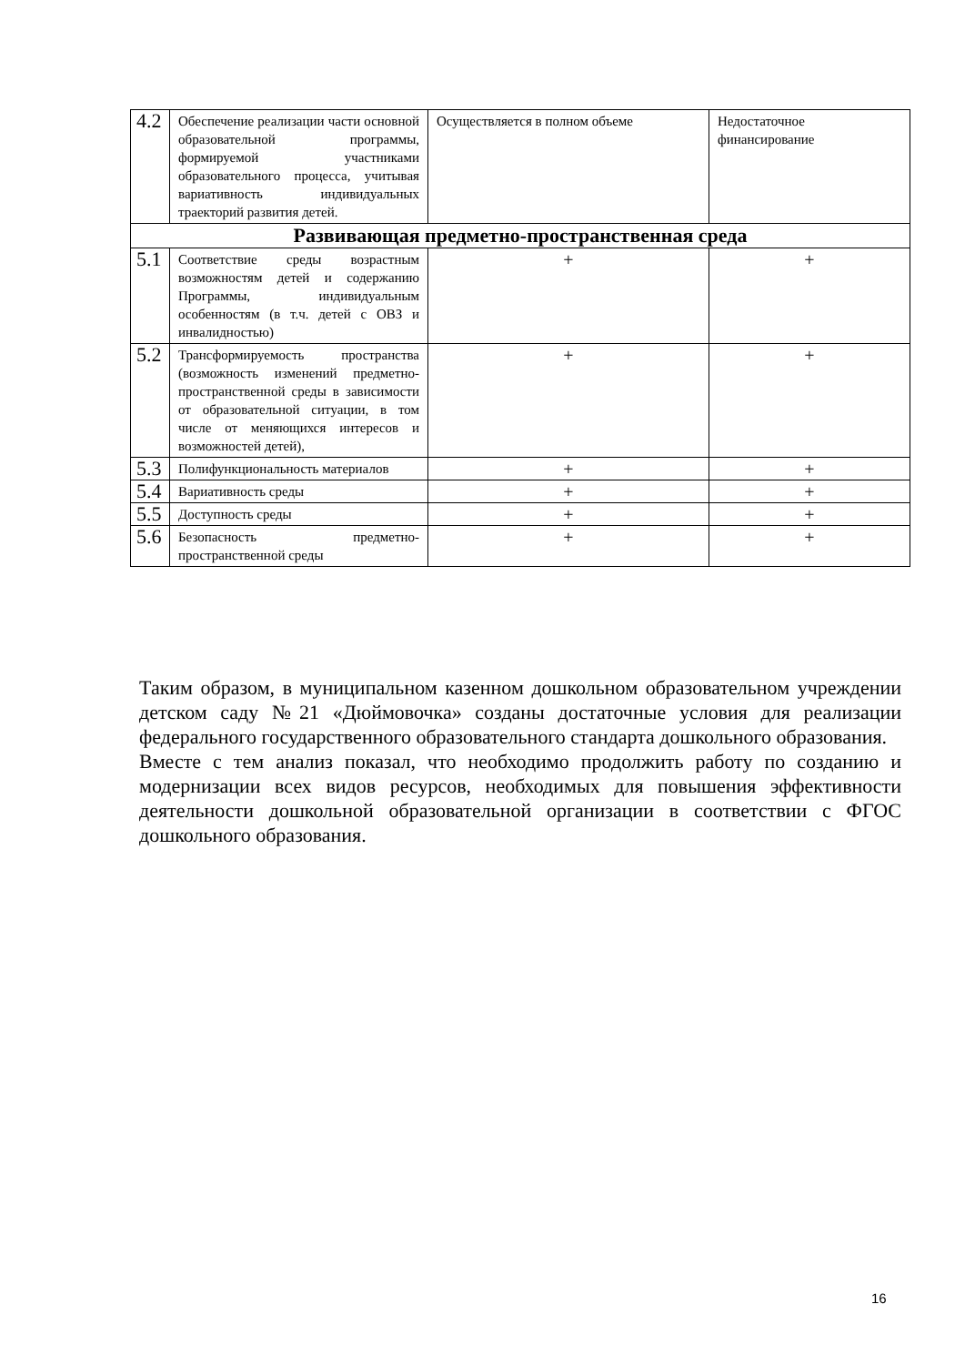| 4.2 | Обеспечение реализации части основной образовательной программы, формируемой участниками образовательного процесса, учитывая вариативность индивидуальных траекторий развития детей. | Осуществляется в полном объеме | Недостаточное финансирование |
| Развивающая предметно-пространственная среда | | | |
| 5.1 | Соответствие среды возрастным возможностям детей и содержанию Программы, индивидуальным особенностям (в т.ч. детей с ОВЗ и инвалидностью) | + | + |
| 5.2 | Трансформируемость пространства (возможность изменений предметно-пространственной среды в зависимости от образовательной ситуации, в том числе от меняющихся интересов и возможностей детей), | + | + |
| 5.3 | Полифункциональность материалов | + | + |
| 5.4 | Вариативность среды | + | + |
| 5.5 | Доступность среды | + | + |
| 5.6 | Безопасность предметно-пространственной среды | + | + |
Таким образом, в муниципальном казенном дошкольном образовательном учреждении детском саду №21 «Дюймовочка» созданы достаточные условия для реализации федерального государственного образовательного стандарта дошкольного образования.
Вместе с тем анализ показал, что необходимо продолжить работу по созданию и модернизации всех видов ресурсов, необходимых для повышения эффективности деятельности дошкольной образовательной организации в соответствии с ФГОС дошкольного образования.
16